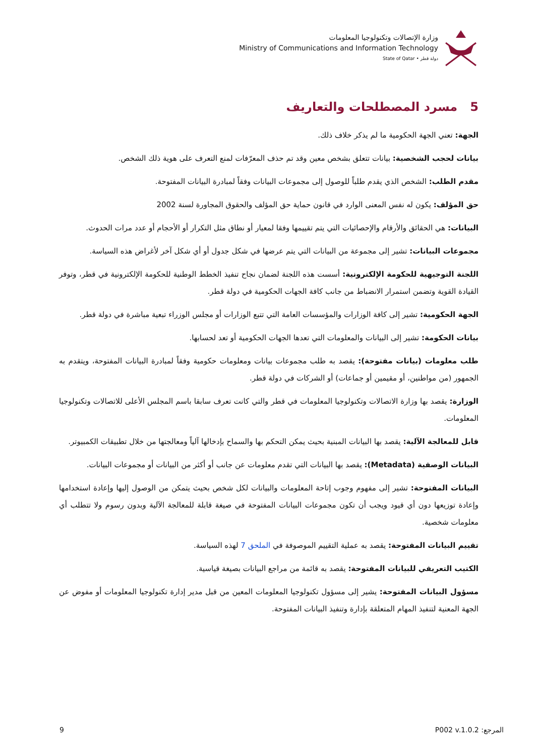وزارة الإتصالات وتكنولوجيا المعلومات
Ministry of Communications and Information Technology
State of Qatar • دولة قطر
5 مسرد المصطلحات والتعاريف
الجهة: تعني الجهة الحكومية ما لم يذكر خلاف ذلك.
بيانات لحجب الشخصية: بيانات تتعلق بشخص معين وقد تم حذف المعرّفات لمنع التعرف على هوية ذلك الشخص.
مقدم الطلب: الشخص الذي يقدم طلباً للوصول إلى مجموعات البيانات وفقاً لمبادرة البيانات المفتوحة.
حق المؤلف: يكون له نفس المعنى الوارد في قانون حماية حق المؤلف والحقوق المجاورة لسنة 2002
البيانات: هي الحقائق والأرقام والإحصائيات التي يتم تقييمها وفقا لمعيار أو نطاق مثل التكرار أو الأحجام أو عدد مرات الحدوث.
مجموعات البيانات: تشير إلى مجموعة من البيانات التي يتم عرضها في شكل جدول أو أي شكل آخر لأغراض هذه السياسة.
اللجنة التوجيهية للحكومة الإلكترونية: أسست هذه اللجنة لضمان نجاح تنفيذ الخطط الوطنية للحكومة الإلكترونية في قطر، وتوفر القيادة القوية وتضمن استمرار الانضباط من جانب كافة الجهات الحكومية في دولة قطر.
الجهة الحكومية: تشير إلى كافة الوزارات والمؤسسات العامة التي تتبع الوزارات أو مجلس الوزراء تبعية مباشرة في دولة قطر.
بيانات الحكومة: تشير إلى البيانات والمعلومات التي تعدها الجهات الحكومية أو تعد لحسابها.
طلب معلومات (بيانات مفتوحة): يقصد به طلب مجموعات بيانات ومعلومات حكومية وفقاً لمبادرة البيانات المفتوحة، ويتقدم به الجمهور (من مواطنين، أو مقيمين أو جماعات) أو الشركات في دولة قطر.
الوزارة: يقصد بها وزارة الاتصالات وتكنولوجيا المعلومات في قطر والتي كانت تعرف سابقا باسم المجلس الأعلى للاتصالات وتكنولوجيا المعلومات.
قابل للمعالجة الآلية: يقصد بها البيانات المبنية بحيث يمكن التحكم بها والسماح بإدخالها آلياً ومعالجتها من خلال تطبيقات الكمبيوتر.
البيانات الوصفية (Metadata): يقصد بها البيانات التي تقدم معلومات عن جانب أو أكثر من البيانات أو مجموعات البيانات.
البيانات المفتوحة: تشير إلى مفهوم وجوب إتاحة المعلومات والبيانات لكل شخص بحيث يتمكن من الوصول إليها وإعادة استخدامها وإعادة توزيعها دون أي قيود ويجب أن تكون مجموعات البيانات المفتوحة في صيغة قابلة للمعالجة الآلية وبدون رسوم ولا تتطلب أي معلومات شخصية.
تقييم البيانات المفتوحة: يقصد به عملية التقييم الموصوفة في الملحق 7 لهذه السياسة.
الكتيب التعريفي للبيانات المفتوحة: يقصد به قائمة من مراجع البيانات بصيغة قياسية.
مسؤول البيانات المفتوحة: يشير إلى مسؤول تكنولوجيا المعلومات المعين من قبل مدير إدارة تكنولوجيا المعلومات أو مفوض عن الجهة المعنية لتنفيذ المهام المتعلقة بإدارة وتنفيذ البيانات المفتوحة.
9 المرجع: P002 v.1.0.2